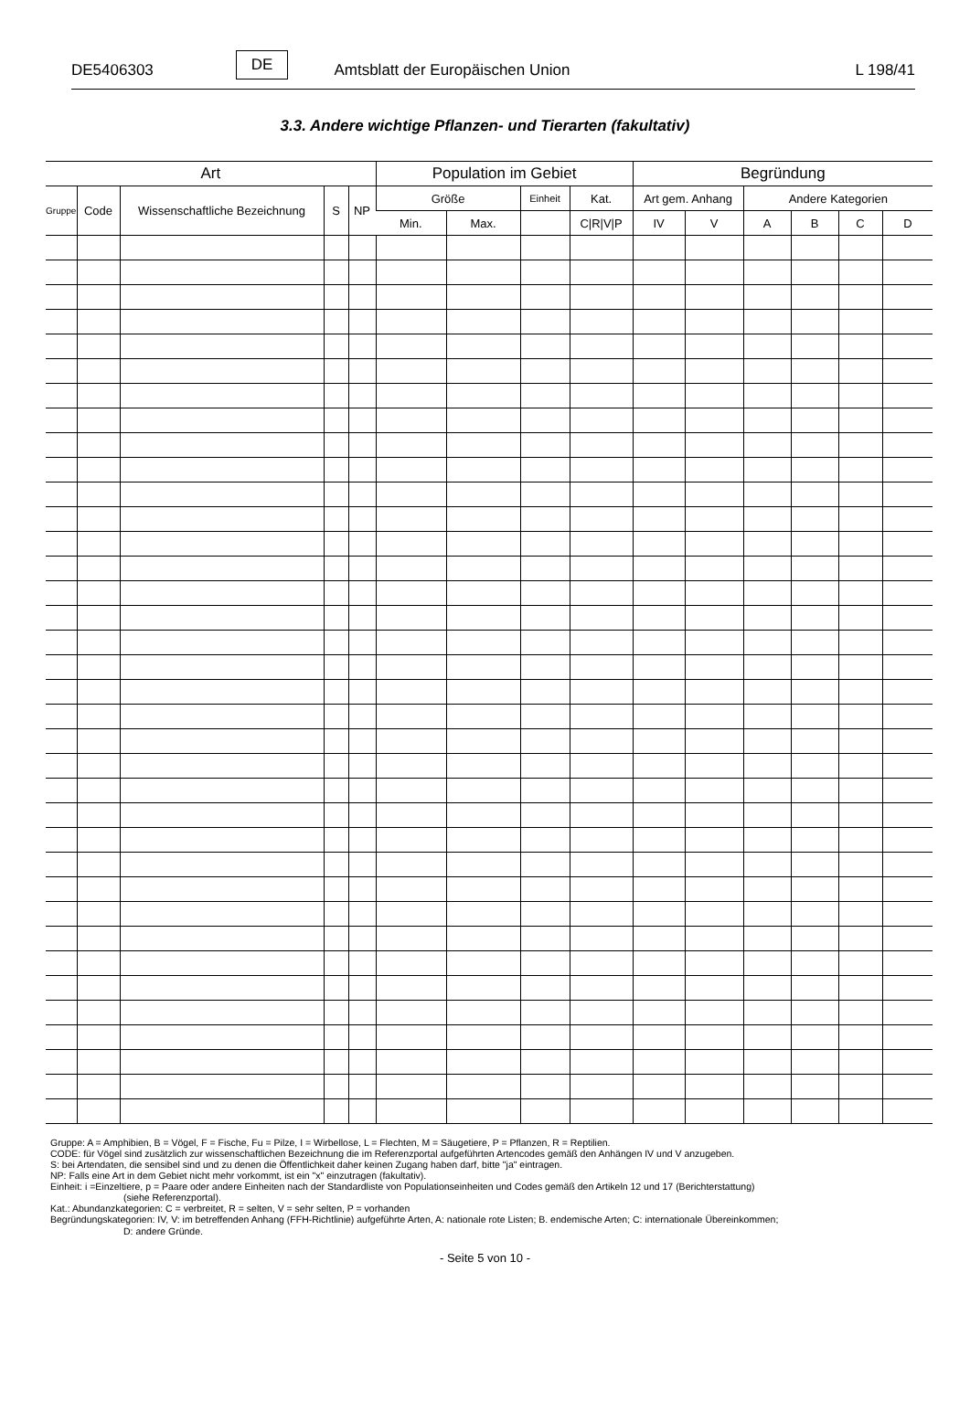DE5406303 DE Amtsblatt der Europäischen Union L 198/41
3.3. Andere wichtige Pflanzen- und Tierarten (fakultativ)
| Art | | | | | Population im Gebiet | | | | Begründung | | | | | |
| --- | --- | --- | --- | --- | --- | --- | --- | --- | --- | --- | --- | --- | --- | --- |
| Gruppe | Code | Wissenschaftliche Bezeichnung | S | NP | Größe | | Einheit | Kat. | Art gem. Anhang | | Andere Kategorien | | | |
| | | | | | Min. | Max. | | C/R/V/P | IV | V | A | B | C | D |
Gruppe: A = Amphibien, B = Vögel, F = Fische, Fu = Pilze, I = Wirbellose, L = Flechten, M = Säugetiere, P = Pflanzen, R = Reptilien.
CODE: für Vögel sind zusätzlich zur wissenschaftlichen Bezeichnung die im Referenzportal aufgeführten Artencodes gemäß den Anhängen IV und V anzugeben.
S: bei Artendaten, die sensibel sind und zu denen die Öffentlichkeit daher keinen Zugang haben darf, bitte "ja" eintragen.
NP: Falls eine Art in dem Gebiet nicht mehr vorkommt, ist ein "x" einzutragen (fakultativ).
Einheit: i =Einzeltiere, p = Paare oder andere Einheiten nach der Standardliste von Populationseinheiten und Codes gemäß den Artikeln 12 und 17 (Berichterstattung)
(siehe Referenzportal).
Kat.: Abundanzkategorien: C = verbreitet, R = selten, V = sehr selten, P = vorhanden
Begründungskategorien: IV, V: im betreffenden Anhang (FFH-Richtlinie) aufgeführte Arten, A: nationale rote Listen; B. endemische Arten; C: internationale Übereinkommen;
D: andere Gründe.
- Seite 5 von 10 -